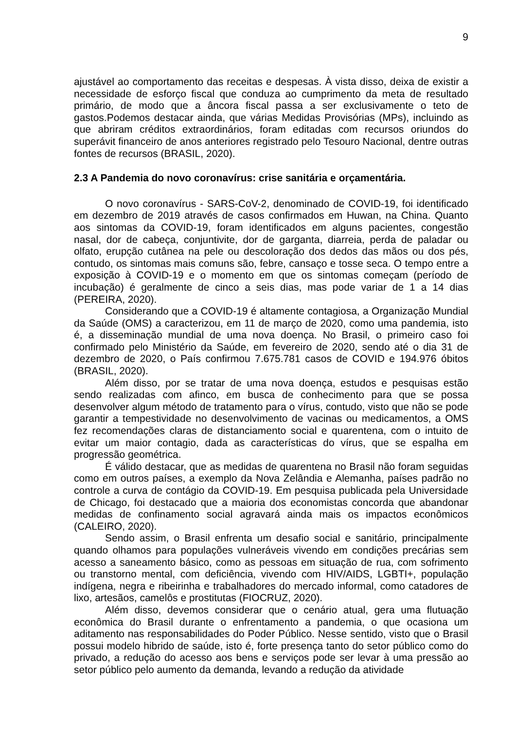9
ajustável ao comportamento das receitas e despesas. À vista disso, deixa de existir a necessidade de esforço fiscal que conduza ao cumprimento da meta de resultado primário, de modo que a âncora fiscal passa a ser exclusivamente o teto de gastos.Podemos destacar ainda, que várias Medidas Provisórias (MPs), incluindo as que abriram créditos extraordinários, foram editadas com recursos oriundos do superávit financeiro de anos anteriores registrado pelo Tesouro Nacional, dentre outras fontes de recursos (BRASIL, 2020).
2.3 A Pandemia do novo coronavírus: crise sanitária e orçamentária.
O novo coronavírus - SARS-CoV-2, denominado de COVID-19, foi identificado em dezembro de 2019 através de casos confirmados em Huwan, na China. Quanto aos sintomas da COVID-19, foram identificados em alguns pacientes, congestão nasal, dor de cabeça, conjuntivite, dor de garganta, diarreia, perda de paladar ou olfato, erupção cutânea na pele ou descoloração dos dedos das mãos ou dos pés, contudo, os sintomas mais comuns são, febre, cansaço e tosse seca. O tempo entre a exposição à COVID-19 e o momento em que os sintomas começam (período de incubação) é geralmente de cinco a seis dias, mas pode variar de 1 a 14 dias (PEREIRA, 2020).
Considerando que a COVID-19 é altamente contagiosa, a Organização Mundial da Saúde (OMS) a caracterizou, em 11 de março de 2020, como uma pandemia, isto é, a disseminação mundial de uma nova doença. No Brasil, o primeiro caso foi confirmado pelo Ministério da Saúde, em fevereiro de 2020, sendo até o dia 31 de dezembro de 2020, o País confirmou 7.675.781 casos de COVID e 194.976 óbitos (BRASIL, 2020).
Além disso, por se tratar de uma nova doença, estudos e pesquisas estão sendo realizadas com afinco, em busca de conhecimento para que se possa desenvolver algum método de tratamento para o vírus, contudo, visto que não se pode garantir a tempestividade no desenvolvimento de vacinas ou medicamentos, a OMS fez recomendações claras de distanciamento social e quarentena, com o intuito de evitar um maior contagio, dada as características do vírus, que se espalha em progressão geométrica.
É válido destacar, que as medidas de quarentena no Brasil não foram seguidas como em outros países, a exemplo da Nova Zelândia e Alemanha, países padrão no controle a curva de contágio da COVID-19. Em pesquisa publicada pela Universidade de Chicago, foi destacado que a maioria dos economistas concorda que abandonar medidas de confinamento social agravará ainda mais os impactos econômicos (CALEIRO, 2020).
Sendo assim, o Brasil enfrenta um desafio social e sanitário, principalmente quando olhamos para populações vulneráveis vivendo em condições precárias sem acesso a saneamento básico, como as pessoas em situação de rua, com sofrimento ou transtorno mental, com deficiência, vivendo com HIV/AIDS, LGBTI+, população indígena, negra e ribeirinha e trabalhadores do mercado informal, como catadores de lixo, artesãos, camelôs e prostitutas (FIOCRUZ, 2020).
Além disso, devemos considerar que o cenário atual, gera uma flutuação econômica do Brasil durante o enfrentamento a pandemia, o que ocasiona um aditamento nas responsabilidades do Poder Público. Nesse sentido, visto que o Brasil possui modelo hibrido de saúde, isto é, forte presença tanto do setor público como do privado, a redução do acesso aos bens e serviços pode ser levar à uma pressão ao setor público pelo aumento da demanda, levando a redução da atividade